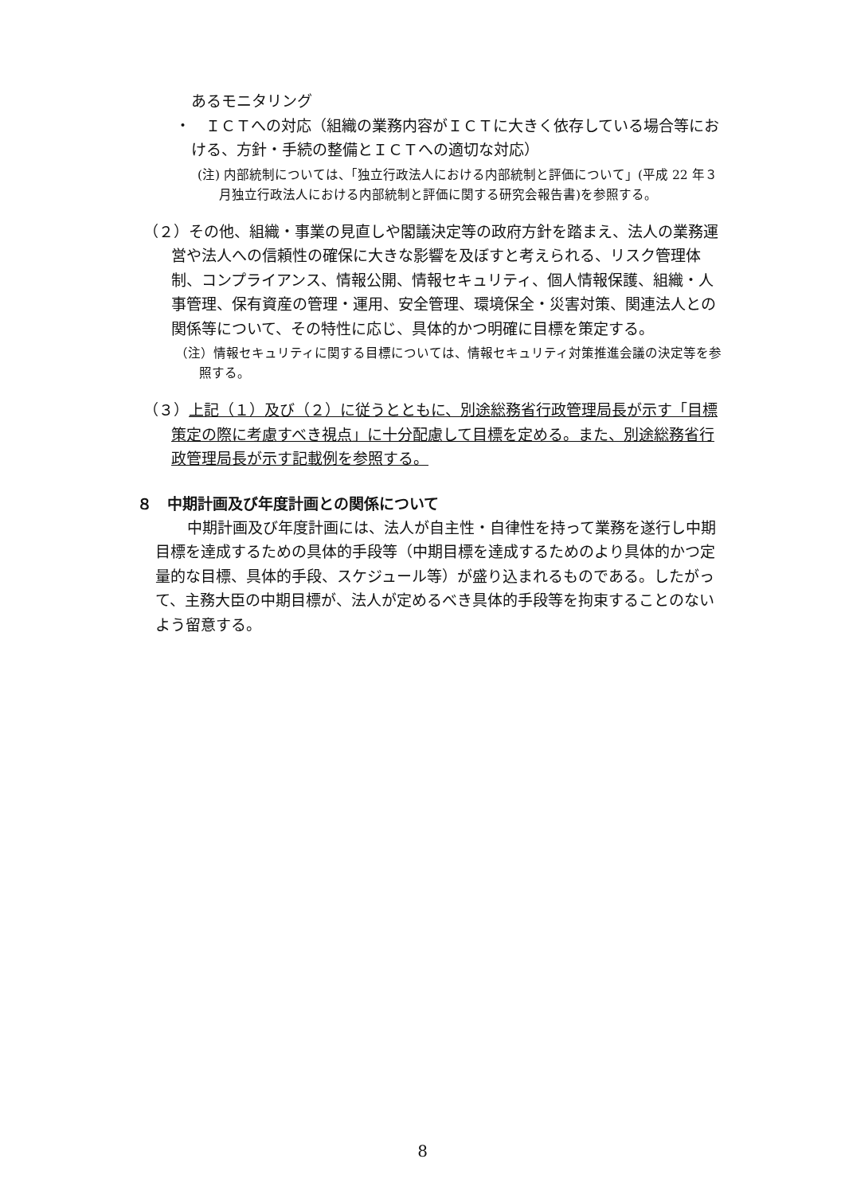あるモニタリング
・　ＩＣＴへの対応（組織の業務内容がＩＣＴに大きく依存している場合等における、方針・手続の整備とＩＣＴへの適切な対応）
(注) 内部統制については、「独立行政法人における内部統制と評価について」(平成 22 年３月独立行政法人における内部統制と評価に関する研究会報告書)を参照する。
（２）その他、組織・事業の見直しや閣議決定等の政府方針を踏まえ、法人の業務運営や法人への信頼性の確保に大きな影響を及ぼすと考えられる、リスク管理体制、コンプライアンス、情報公開、情報セキュリティ、個人情報保護、組織・人事管理、保有資産の管理・運用、安全管理、環境保全・災害対策、関連法人との関係等について、その特性に応じ、具体的かつ明確に目標を策定する。
（注）情報セキュリティに関する目標については、情報セキュリティ対策推進会議の決定等を参照する。
（３）上記（１）及び（２）に従うとともに、別途総務省行政管理局長が示す「目標策定の際に考慮すべき視点」に十分配慮して目標を定める。また、別途総務省行政管理局長が示す記載例を参照する。
８　中期計画及び年度計画との関係について
中期計画及び年度計画には、法人が自主性・自律性を持って業務を遂行し中期目標を達成するための具体的手段等（中期目標を達成するためのより具体的かつ定量的な目標、具体的手段、スケジュール等）が盛り込まれるものである。したがって、主務大臣の中期目標が、法人が定めるべき具体的手段等を拘束することのないよう留意する。
8